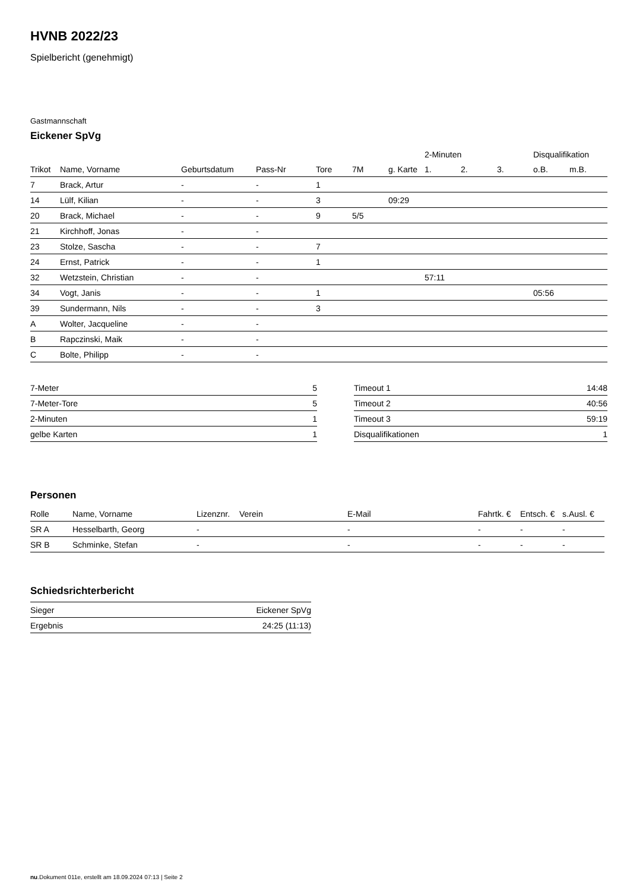HVNB 2022/23
Spielbericht (genehmigt)
Gastmannschaft
Eickener SpVg
| | | | | | | | 2-Minuten | | | Disqualifikation | |
| --- | --- | --- | --- | --- | --- | --- | --- | --- | --- | --- | --- |
| Trikot | Name, Vorname | Geburtsdatum | Pass-Nr | Tore | 7M | g. Karte | 1. | 2. | 3. | o.B. | m.B. |
| 7 | Brack, Artur | - | - | 1 | | | | | | | |
| 14 | Lülf, Kilian | - | - | 3 | | 09:29 | | | | | |
| 20 | Brack, Michael | - | - | 9 | 5/5 | | | | | | |
| 21 | Kirchhoff, Jonas | - | - | | | | | | | | |
| 23 | Stolze, Sascha | - | - | 7 | | | | | | | |
| 24 | Ernst, Patrick | - | - | 1 | | | | | | | |
| 32 | Wetzstein, Christian | - | - | | | | 57:11 | | | | |
| 34 | Vogt, Janis | - | - | 1 | | | | | | 05:56 | |
| 39 | Sundermann, Nils | - | - | 3 | | | | | | | |
| A | Wolter, Jacqueline | - | - | | | | | | | | |
| B | Rapczinski, Maik | - | - | | | | | | | | |
| C | Bolte, Philipp | - | - | | | | | | | | |
| 7-Meter | 5 |
| 7-Meter-Tore | 5 |
| 2-Minuten | 1 |
| gelbe Karten | 1 |
| Timeout 1 | 14:48 |
| Timeout 2 | 40:56 |
| Timeout 3 | 59:19 |
| Disqualifikationen | 1 |
Personen
| Rolle | Name, Vorname | Lizenznr. | Verein | E-Mail | Fahrtk. € | Entsch. € | s.Ausl. € |
| --- | --- | --- | --- | --- | --- | --- | --- |
| SR A | Hesselbarth, Georg | - | | - | - | - | - |
| SR B | Schminke, Stefan | - | | - | - | - | - |
Schiedsrichterbericht
| Sieger | Eickener SpVg |
| Ergebnis | 24:25 (11:13) |
nu.Dokument 011e, erstellt am 18.09.2024 07:13 | Seite 2